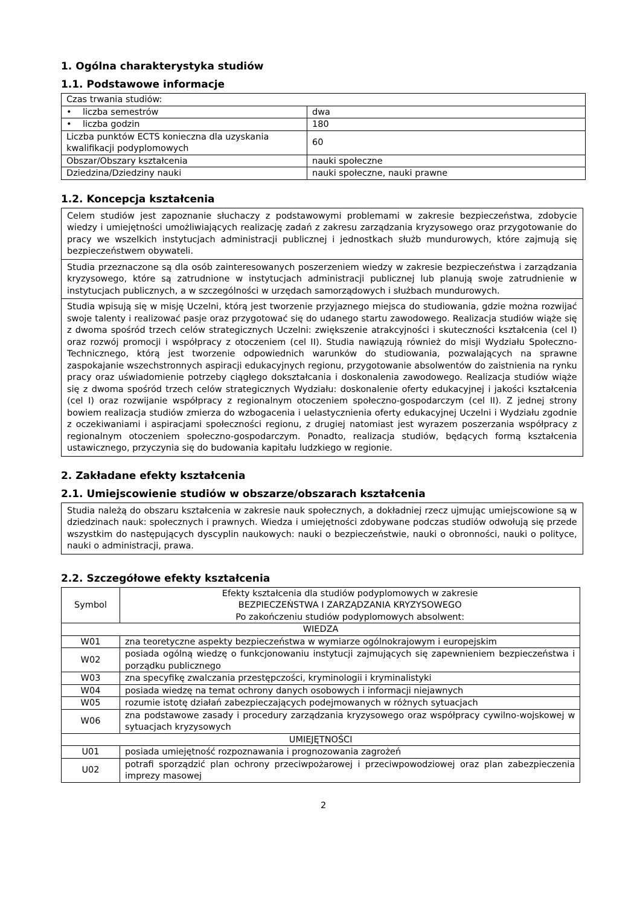1. Ogólna charakterystyka studiów
1.1. Podstawowe informacje
| Czas trwania studiów: | |
| • liczba semestrów | dwa |
| • liczba godzin | 180 |
| Liczba punktów ECTS konieczna dla uzyskania kwalifikacji podyplomowych | 60 |
| Obszar/Obszary kształcenia | nauki społeczne |
| Dziedzina/Dziedziny nauki | nauki społeczne, nauki prawne |
1.2. Koncepcja kształcenia
| Celem studiów jest zapoznanie słuchaczy z podstawowymi problemami w zakresie bezpieczeństwa, zdobycie wiedzy i umiejętności umożliwiających realizację zadań z zakresu zarządzania kryzysowego oraz przygotowanie do pracy we wszelkich instytucjach administracji publicznej i jednostkach służb mundurowych, które zajmują się bezpieczeństwem obywateli. |
| Studia przeznaczone są dla osób zainteresowanych poszerzeniem wiedzy w zakresie bezpieczeństwa i zarządzania kryzysowego, które są zatrudnione w instytucjach administracji publicznej lub planują swoje zatrudnienie w instytucjach publicznych, a w szczególności w urzędach samorządowych i służbach mundurowych. |
| Studia wpisują się w misję Uczelni, którą jest tworzenie przyjaznego miejsca do studiowania, gdzie można rozwijać swoje talenty i realizować pasje oraz przygotować się do udanego startu zawodowego. Realizacja studiów wiąże się z dwoma spośród trzech celów strategicznych Uczelni: zwiększenie atrakcyjności i skuteczności kształcenia (cel I) oraz rozwój promocji i współpracy z otoczeniem (cel II). Studia nawiązują również do misji Wydziału Społeczno-Technicznego, którą jest tworzenie odpowiednich warunków do studiowania, pozwalających na sprawne zaspokajanie wszechstronnych aspiracji edukacyjnych regionu, przygotowanie absolwentów do zaistnienia na rynku pracy oraz uświadomienie potrzeby ciągłego dokształcania i doskonalenia zawodowego. Realizacja studiów wiąże się z dwoma spośród trzech celów strategicznych Wydziału: doskonalenie oferty edukacyjnej i jakości kształcenia (cel I) oraz rozwijanie współpracy z regionalnym otoczeniem społeczno-gospodarczym (cel II). Z jednej strony bowiem realizacja studiów zmierza do wzbogacenia i uelastycznienia oferty edukacyjnej Uczelni i Wydziału zgodnie z oczekiwaniami i aspiracjami społeczności regionu, z drugiej natomiast jest wyrazem poszerzania współpracy z regionalnym otoczeniem społeczno-gospodarczym. Ponadto, realizacja studiów, będących formą kształcenia ustawicznego, przyczynia się do budowania kapitału ludzkiego w regionie. |
2. Zakładane efekty kształcenia
2.1. Umiejscowienie studiów w obszarze/obszarach kształcenia
| Studia należą do obszaru kształcenia w zakresie nauk społecznych, a dokładniej rzecz ujmując umiejscowione są w dziedzinach nauk: społecznych i prawnych. Wiedza i umiejętności zdobywane podczas studiów odwołują się przede wszystkim do następujących dyscyplin naukowych: nauki o bezpieczeństwie, nauki o obronności, nauki o polityce, nauki o administracji, prawa. |
2.2. Szczegółowe efekty kształcenia
| Symbol | Efekty kształcenia dla studiów podyplomowych w zakresie BEZPIECZEŃSTWA I ZARZĄDZANIA KRYZYSOWEGO Po zakończeniu studiów podyplomowych absolwent: |
| WIEDZA | |
| W01 | zna teoretyczne aspekty bezpieczeństwa w wymiarze ogólnokrajowym i europejskim |
| W02 | posiada ogólną wiedzę o funkcjonowaniu instytucji zajmujących się zapewnieniem bezpieczeństwa i porządku publicznego |
| W03 | zna specyfikę zwalczania przestępczości, kryminologii i kryminalistyki |
| W04 | posiada wiedzę na temat ochrony danych osobowych i informacji niejawnych |
| W05 | rozumie istotę działań zabezpieczających podejmowanych w różnych sytuacjach |
| W06 | zna podstawowe zasady i procedury zarządzania kryzysowego oraz współpracy cywilno-wojskowej w sytuacjach kryzysowych |
| UMIEJĘTNOŚCI | |
| U01 | posiada umiejętność rozpoznawania i prognozowania zagrożeń |
| U02 | potrafi sporządzić plan ochrony przeciwpożarowej i przeciwpowodziowej oraz plan zabezpieczenia imprezy masowej |
2